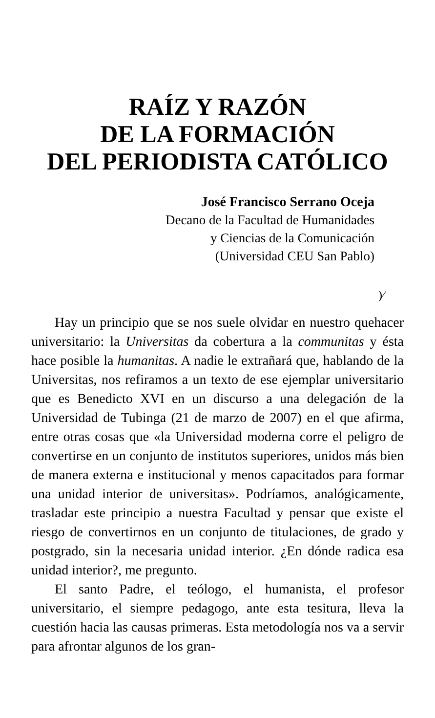RAÍZ Y RAZÓN
DE LA FORMACIÓN
DEL PERIODISTA CATÓLICO
José Francisco Serrano Oceja
Decano de la Facultad de Humanidades
y Ciencias de la Comunicación
(Universidad CEU San Pablo)
)⁄
Hay un principio que se nos suele olvidar en nuestro quehacer universitario: la Universitas da cobertura a la communitas y ésta hace posible la humanitas. A nadie le extrañará que, hablando de la Universitas, nos refiramos a un texto de ese ejemplar universitario que es Benedicto XVI en un discurso a una delegación de la Universidad de Tubinga (21 de marzo de 2007) en el que afirma, entre otras cosas que «la Universidad moderna corre el peligro de convertirse en un conjunto de institutos superiores, unidos más bien de manera externa e institucional y menos capacitados para formar una unidad interior de universitas». Podríamos, analógicamente, trasladar este principio a nuestra Facultad y pensar que existe el riesgo de convertirnos en un conjunto de titulaciones, de grado y postgrado, sin la necesaria unidad interior. ¿En dónde radica esa unidad interior?, me pregunto.
El santo Padre, el teólogo, el humanista, el profesor universitario, el siempre pedagogo, ante esta tesitura, lleva la cuestión hacia las causas primeras. Esta metodología nos va a servir para afrontar algunos de los gran-